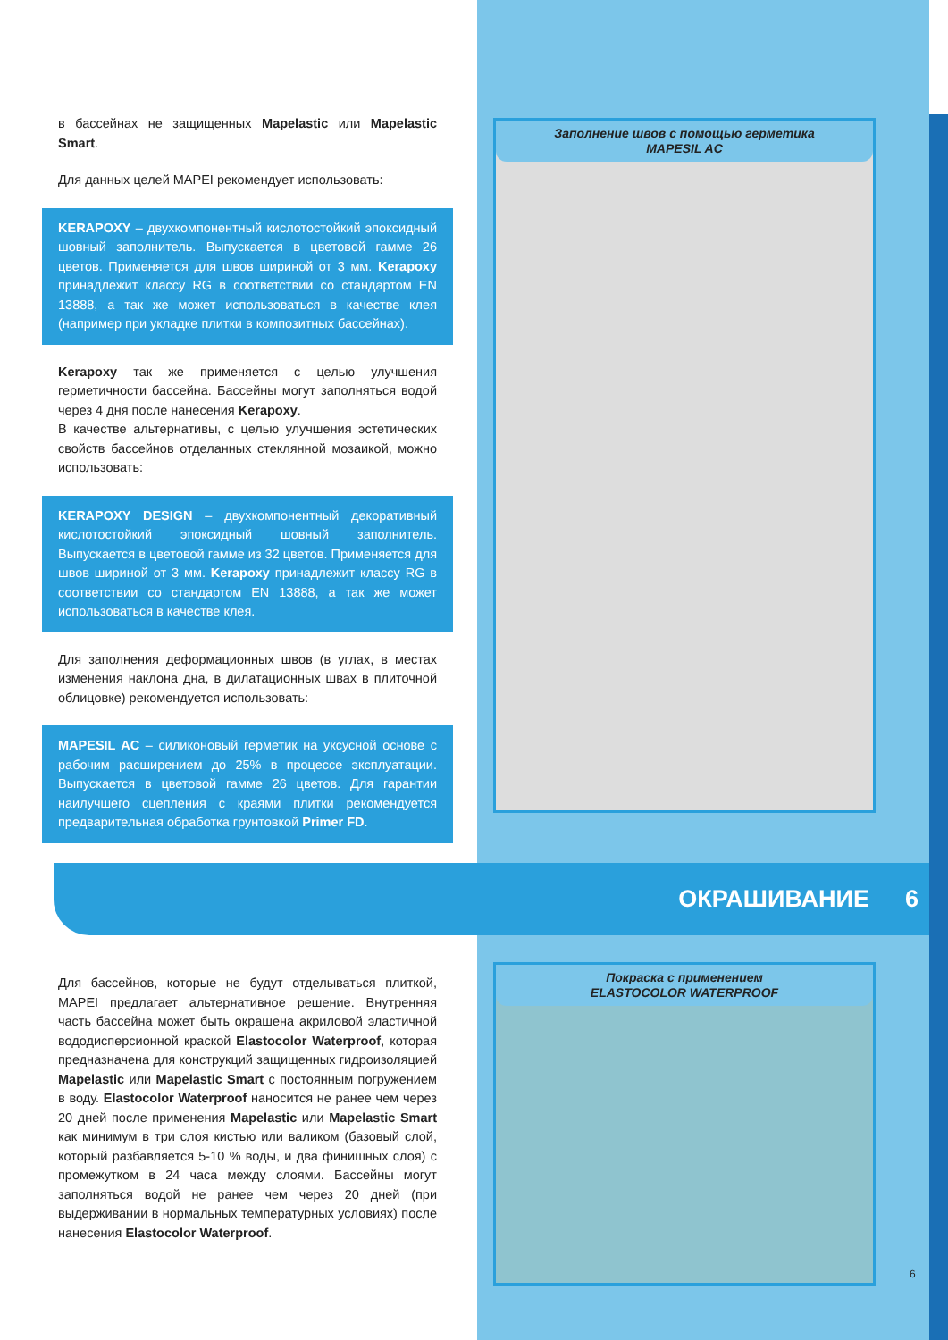в бассейнах не защищенных Mapelastic или Mapelastic Smart.
Для данных целей MAPEI рекомендует использовать:
KERAPOXY – двухкомпонентный кислотостойкий эпоксидный шовный заполнитель. Выпускается в цветовой гамме 26 цветов. Применяется для швов шириной от 3 мм. Kerapoxy принадлежит классу RG в соответствии со стандартом EN 13888, а так же может использоваться в качестве клея (например при укладке плитки в композитных бассейнах).
Kerapoxy так же применяется с целью улучшения герметичности бассейна. Бассейны могут заполняться водой через 4 дня после нанесения Kerapoxy.
В качестве альтернативы, с целью улучшения эстетических свойств бассейнов отделанных стеклянной мозаикой, можно использовать:
KERAPOXY DESIGN – двухкомпонентный декоративный кислотостойкий эпоксидный шовный заполнитель. Выпускается в цветовой гамме из 32 цветов. Применяется для швов шириной от 3 мм. Kerapoxy принадлежит классу RG в соответствии со стандартом EN 13888, а так же может использоваться в качестве клея.
Для заполнения деформационных швов (в углах, в местах изменения наклона дна, в дилатационных швах в плиточной облицовке) рекомендуется использовать:
MAPESIL AC – силиконовый герметик на уксусной основе с рабочим расширением до 25% в процессе эксплуатации. Выпускается в цветовой гамме 26 цветов. Для гарантии наилучшего сцепления с краями плитки рекомендуется предварительная обработка грунтовкой Primer FD.
Заполнение швов с помощью герметика
MAPESIL AC
ОКРАШИВАНИЕ 6
Для бассейнов, которые не будут отделываться плиткой, MAPEI предлагает альтернативное решение. Внутренняя часть бассейна может быть окрашена акриловой эластичной вододисперсионной краской Elastocolor Waterproof, которая предназначена для конструкций защищенных гидроизоляцией Mapelastic или Mapelastic Smart с постоянным погружением в воду. Elastocolor Waterproof наносится не ранее чем через 20 дней после применения Mapelastic или Mapelastic Smart как минимум в три слоя кистью или валиком (базовый слой, который разбавляется 5-10 % воды, и два финишных слоя) с промежутком в 24 часа между слоями. Бассейны могут заполняться водой не ранее чем через 20 дней (при выдерживании в нормальных температурных условиях) после нанесения Elastocolor Waterproof.
Покраска с применением
ELASTOCOLOR WATERPROOF
6